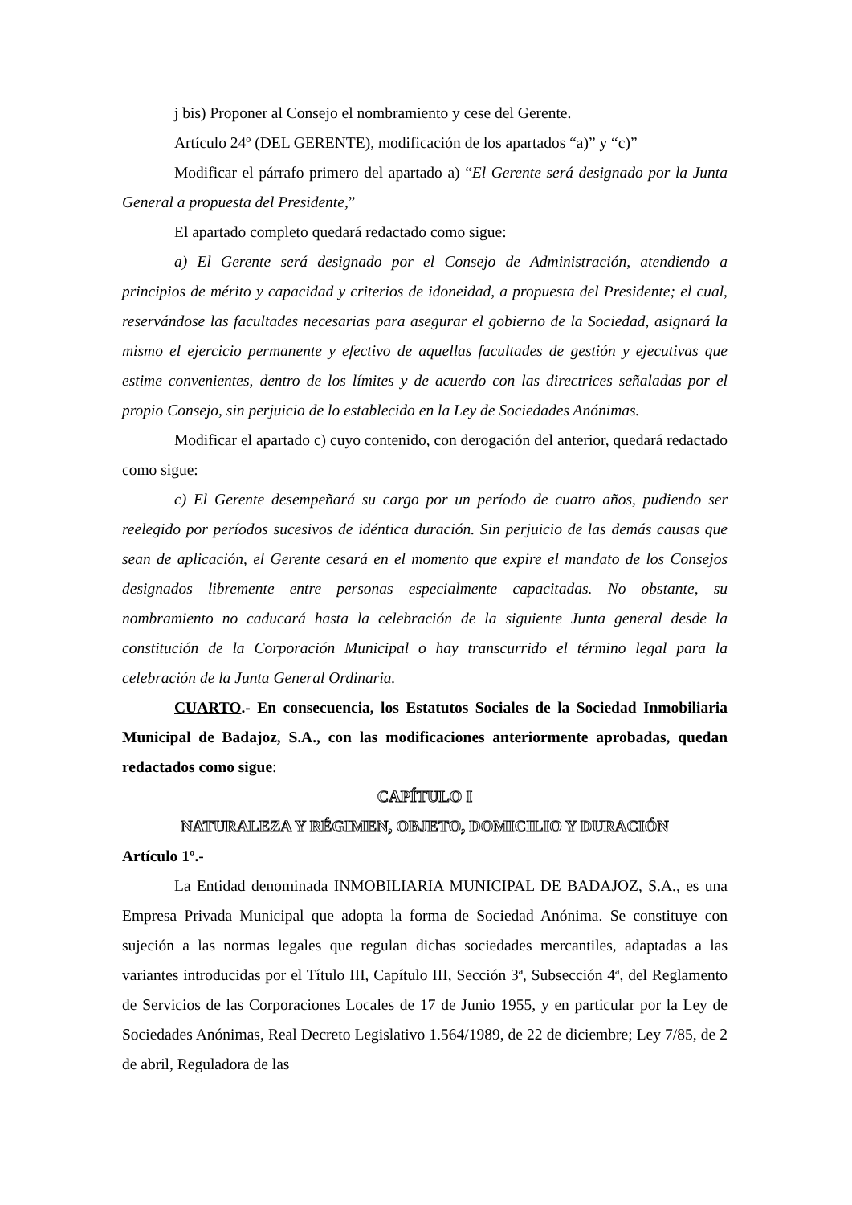j bis) Proponer al Consejo el nombramiento y cese del Gerente.
Artículo 24º (DEL GERENTE), modificación de los apartados “a)” y “c)”
Modificar el párrafo primero del apartado a) “El Gerente será designado por la Junta General a propuesta del Presidente,”
El apartado completo quedará redactado como sigue:
a) El Gerente será designado por el Consejo de Administración, atendiendo a principios de mérito y capacidad y criterios de idoneidad, a propuesta del Presidente; el cual, reservándose las facultades necesarias para asegurar el gobierno de la Sociedad, asignará la mismo el ejercicio permanente y efectivo de aquellas facultades de gestión y ejecutivas que estime convenientes, dentro de los límites y de acuerdo con las directrices señaladas por el propio Consejo, sin perjuicio de lo establecido en la Ley de Sociedades Anónimas.
Modificar el apartado c) cuyo contenido, con derogación del anterior, quedará redactado como sigue:
c) El Gerente desempeñará su cargo por un período de cuatro años, pudiendo ser reelegido por períodos sucesivos de idéntica duración. Sin perjuicio de las demás causas que sean de aplicación, el Gerente cesará en el momento que expire el mandato de los Consejos designados libremente entre personas especialmente capacitadas. No obstante, su nombramiento no caducará hasta la celebración de la siguiente Junta general desde la constitución de la Corporación Municipal o hay transcurrido el término legal para la celebración de la Junta General Ordinaria.
CUARTO.- En consecuencia, los Estatutos Sociales de la Sociedad Inmobiliaria Municipal de Badajoz, S.A., con las modificaciones anteriormente aprobadas, quedan redactados como sigue:
CAPÍTULO I
NATURALEZA Y RÉGIMEN, OBJETO, DOMICILIO Y DURACIÓN
Artículo 1º.-
La Entidad denominada INMOBILIARIA MUNICIPAL DE BADAJOZ, S.A., es una Empresa Privada Municipal que adopta la forma de Sociedad Anónima. Se constituye con sujeción a las normas legales que regulan dichas sociedades mercantiles, adaptadas a las variantes introducidas por el Título III, Capítulo III, Sección 3ª, Subsección 4ª, del Reglamento de Servicios de las Corporaciones Locales de 17 de Junio 1955, y en particular por la Ley de Sociedades Anónimas, Real Decreto Legislativo 1.564/1989, de 22 de diciembre; Ley 7/85, de 2 de abril, Reguladora de las